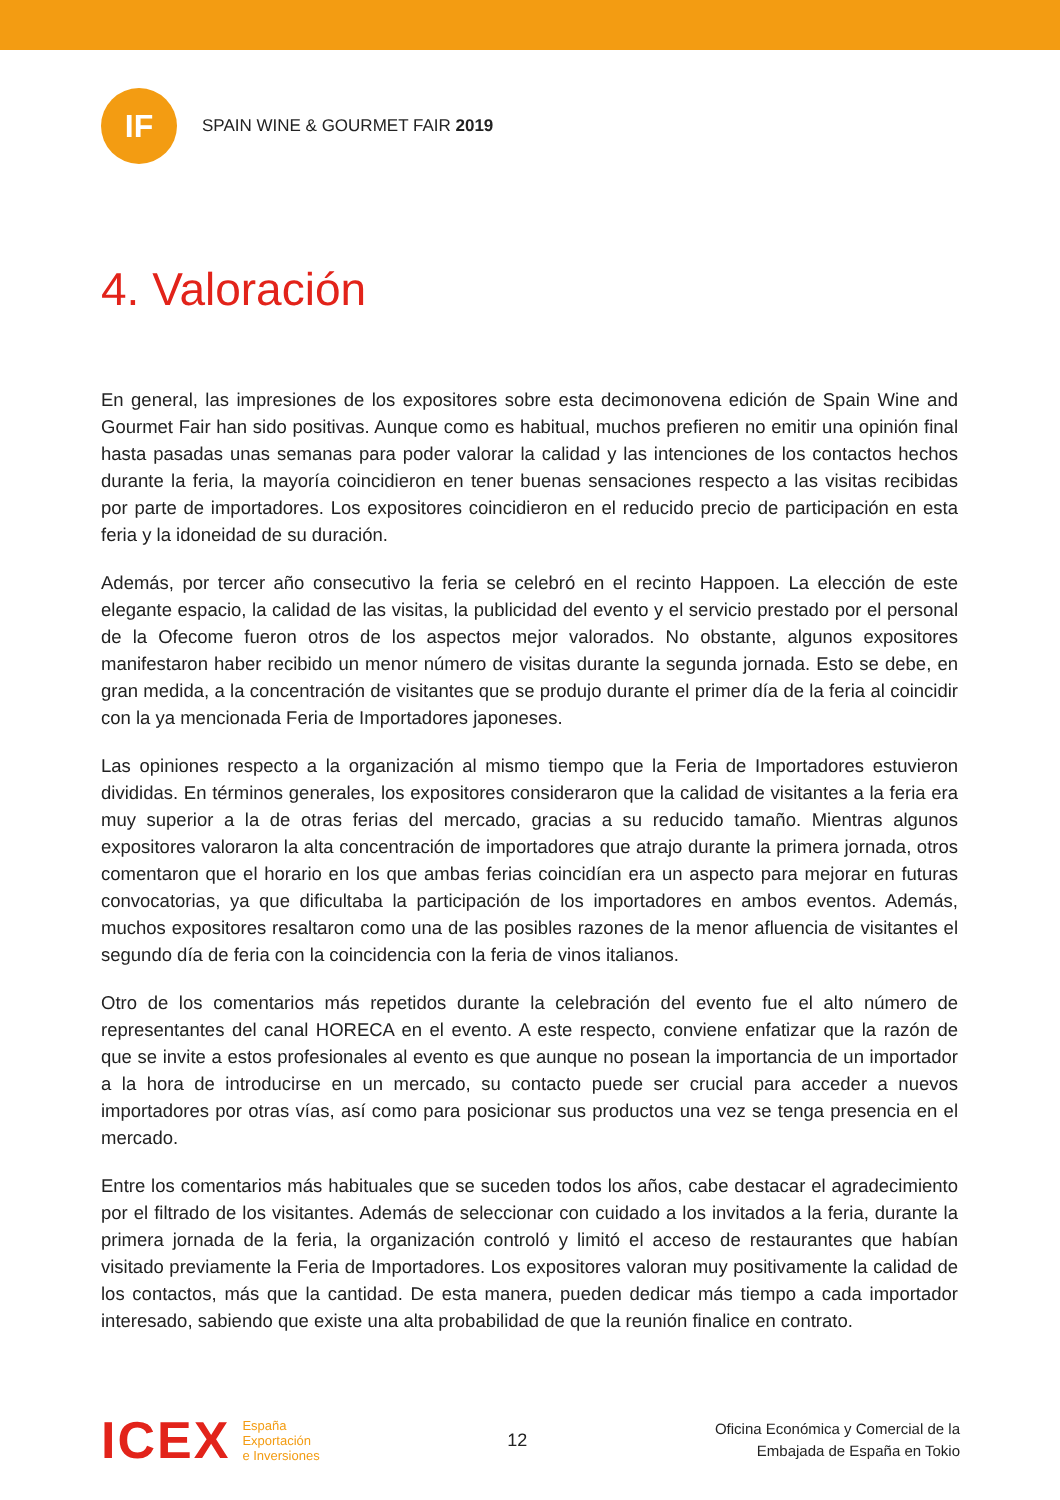IF
SPAIN WINE & GOURMET FAIR 2019
4. Valoración
En general, las impresiones de los expositores sobre esta decimonovena edición de Spain Wine and Gourmet Fair han sido positivas. Aunque como es habitual, muchos prefieren no emitir una opinión final hasta pasadas unas semanas para poder valorar la calidad y las intenciones de los contactos hechos durante la feria, la mayoría coincidieron en tener buenas sensaciones respecto a las visitas recibidas por parte de importadores. Los expositores coincidieron en el reducido precio de participación en esta feria y la idoneidad de su duración.
Además, por tercer año consecutivo la feria se celebró en el recinto Happoen. La elección de este elegante espacio, la calidad de las visitas, la publicidad del evento y el servicio prestado por el personal de la Ofecome fueron otros de los aspectos mejor valorados. No obstante, algunos expositores manifestaron haber recibido un menor número de visitas durante la segunda jornada. Esto se debe, en gran medida, a la concentración de visitantes que se produjo durante el primer día de la feria al coincidir con la ya mencionada Feria de Importadores japoneses.
Las opiniones respecto a la organización al mismo tiempo que la Feria de Importadores estuvieron divididas. En términos generales, los expositores consideraron que la calidad de visitantes a la feria era muy superior a la de otras ferias del mercado, gracias a su reducido tamaño. Mientras algunos expositores valoraron la alta concentración de importadores que atrajo durante la primera jornada, otros comentaron que el horario en los que ambas ferias coincidían era un aspecto para mejorar en futuras convocatorias, ya que dificultaba la participación de los importadores en ambos eventos. Además, muchos expositores resaltaron como una de las posibles razones de la menor afluencia de visitantes el segundo día de feria con la coincidencia con la feria de vinos italianos.
Otro de los comentarios más repetidos durante la celebración del evento fue el alto número de representantes del canal HORECA en el evento. A este respecto, conviene enfatizar que la razón de que se invite a estos profesionales al evento es que aunque no posean la importancia de un importador a la hora de introducirse en un mercado, su contacto puede ser crucial para acceder a nuevos importadores por otras vías, así como para posicionar sus productos una vez se tenga presencia en el mercado.
Entre los comentarios más habituales que se suceden todos los años, cabe destacar el agradecimiento por el filtrado de los visitantes. Además de seleccionar con cuidado a los invitados a la feria, durante la primera jornada de la feria, la organización controló y limitó el acceso de restaurantes que habían visitado previamente la Feria de Importadores. Los expositores valoran muy positivamente la calidad de los contactos, más que la cantidad. De esta manera, pueden dedicar más tiempo a cada importador interesado, sabiendo que existe una alta probabilidad de que la reunión finalice en contrato.
ICEX
España
Exportación
e Inversiones
12
Oficina Económica y Comercial de la
Embajada de España en Tokio